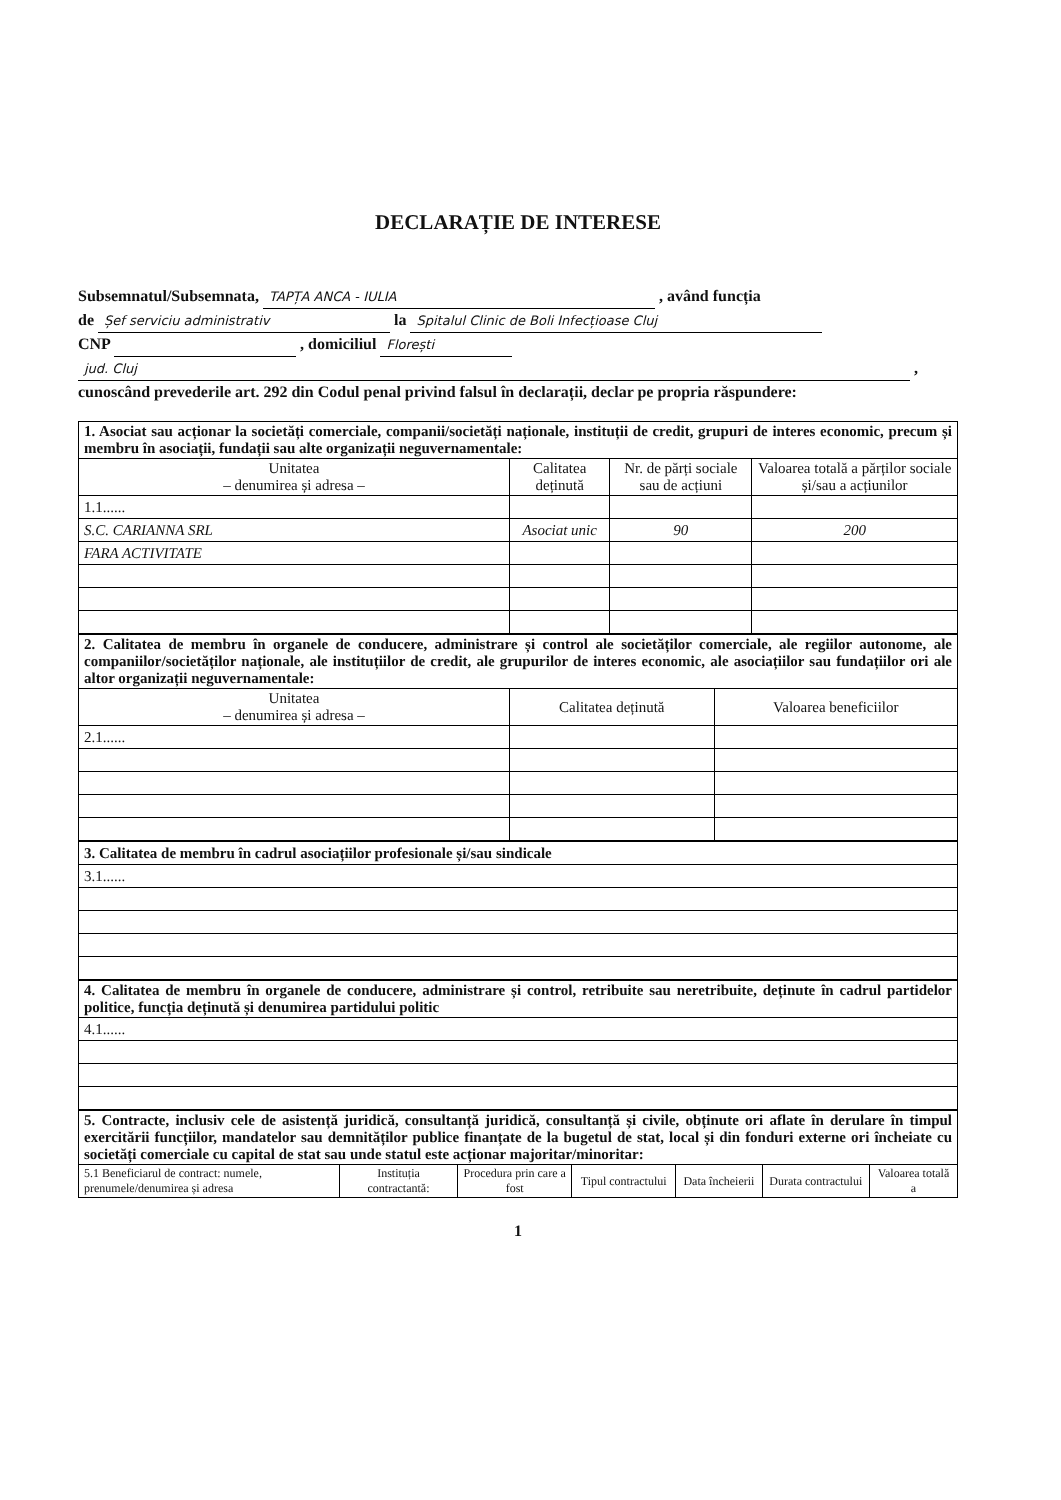DECLARAȚIE DE INTERESE
Subsemnatul/Subsemnata, TAPȚA ANCA - IULIA , având funcția
de Șef serviciu administrativ la Spitalul Clinic de Boli Infecțioase Cluj
CNP , domiciliul Florești
jud. Cluj ,
cunoscând prevederile art. 292 din Codul penal privind falsul în declarații, declar pe propria răspundere:
| 1. Asociat sau acționar la societăți comerciale, companii/societăți naționale, instituții de credit, grupuri de interes economic, precum și membru în asociații, fundații sau alte organizații neguvernamentale: | | | |
| Unitatea – denumirea și adresa – | Calitatea deținută | Nr. de părți sociale sau de acțiuni | Valoarea totală a părților sociale și/sau a acțiunilor |
| 1.1...... | | | |
| S.C. CARIANNA SRL | Asociat unic | 90 | 200 |
| FARA ACTIVITATE | | | |
| 2. Calitatea de membru în organele de conducere, administrare și control ale societăților comerciale, ale regiilor autonome, ale companiilor/societăților naționale, ale instituțiilor de credit, ale grupurilor de interes economic, ale asociațiilor sau fundațiilor ori ale altor organizații neguvernamentale: | | |
| Unitatea – denumirea și adresa – | Calitatea deținută | Valoarea beneficiilor |
| 2.1...... | | |
| 3. Calitatea de membru în cadrul asociațiilor profesionale și/sau sindicale |
| 3.1...... |
| 4. Calitatea de membru în organele de conducere, administrare și control, retribuite sau neretribuite, deținute în cadrul partidelor politice, funcția deținută și denumirea partidului politic |
| 4.1...... |
| 5. Contracte, inclusiv cele de asistență juridică, consultanță juridică, consultanță și civile, obținute ori aflate în derulare în timpul exercitării funcțiilor, mandatelor sau demnităților publice finanțate de la bugetul de stat, local și din fonduri externe ori încheiate cu societăți comerciale cu capital de stat sau unde statul este acționar majoritar/minoritar: | | | | | | |
| 5.1 Beneficiarul de contract: numele, prenumele/denumirea și adresa | Instituția contractantă: | Procedura prin care a fost | Tipul contractului | Data încheierii | Durata contractului | Valoarea totală a |
1